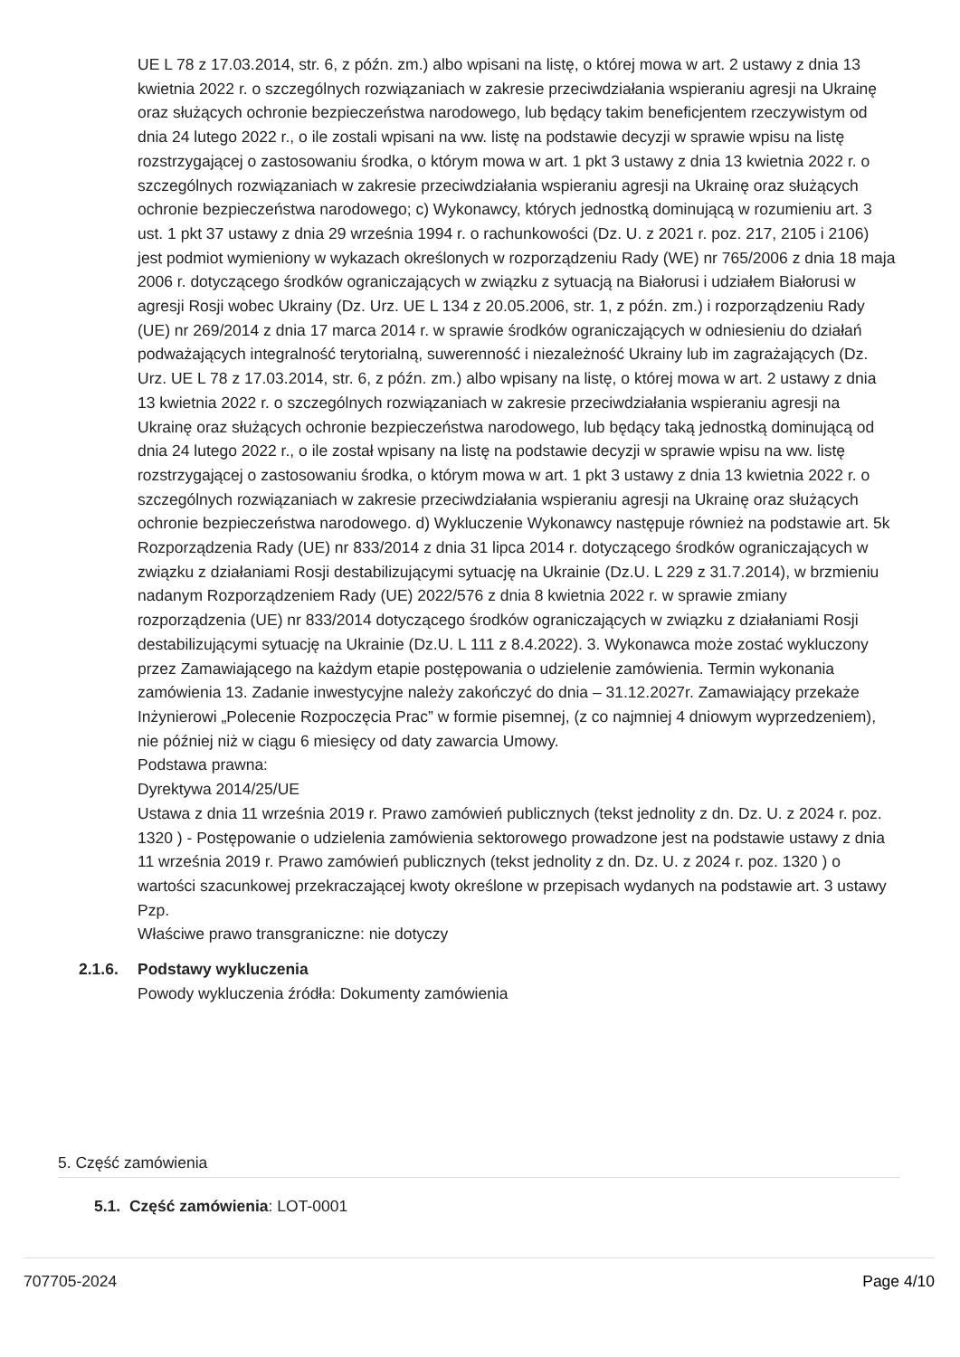UE L 78 z 17.03.2014, str. 6, z późn. zm.) albo wpisani na listę, o której mowa w art. 2 ustawy z dnia 13 kwietnia 2022 r. o szczególnych rozwiązaniach w zakresie przeciwdziałania wspieraniu agresji na Ukrainę oraz służących ochronie bezpieczeństwa narodowego, lub będący takim beneficjentem rzeczywistym od dnia 24 lutego 2022 r., o ile zostali wpisani na ww. listę na podstawie decyzji w sprawie wpisu na listę rozstrzygającej o zastosowaniu środka, o którym mowa w art. 1 pkt 3 ustawy z dnia 13 kwietnia 2022 r. o szczególnych rozwiązaniach w zakresie przeciwdziałania wspieraniu agresji na Ukrainę oraz służących ochronie bezpieczeństwa narodowego; c) Wykonawcy, których jednostką dominującą w rozumieniu art. 3 ust. 1 pkt 37 ustawy z dnia 29 września 1994 r. o rachunkowości (Dz. U. z 2021 r. poz. 217, 2105 i 2106) jest podmiot wymieniony w wykazach określonych w rozporządzeniu Rady (WE) nr 765/2006 z dnia 18 maja 2006 r. dotyczącego środków ograniczających w związku z sytuacją na Białorusi i udziałem Białorusi w agresji Rosji wobec Ukrainy (Dz. Urz. UE L 134 z 20.05.2006, str. 1, z późn. zm.) i rozporządzeniu Rady (UE) nr 269/2014 z dnia 17 marca 2014 r. w sprawie środków ograniczających w odniesieniu do działań podważających integralność terytorialną, suwerenność i niezależność Ukrainy lub im zagrażających (Dz. Urz. UE L 78 z 17.03.2014, str. 6, z późn. zm.) albo wpisany na listę, o której mowa w art. 2 ustawy z dnia 13 kwietnia 2022 r. o szczególnych rozwiązaniach w zakresie przeciwdziałania wspieraniu agresji na Ukrainę oraz służących ochronie bezpieczeństwa narodowego, lub będący taką jednostką dominującą od dnia 24 lutego 2022 r., o ile został wpisany na listę na podstawie decyzji w sprawie wpisu na ww. listę rozstrzygającej o zastosowaniu środka, o którym mowa w art. 1 pkt 3 ustawy z dnia 13 kwietnia 2022 r. o szczególnych rozwiązaniach w zakresie przeciwdziałania wspieraniu agresji na Ukrainę oraz służących ochronie bezpieczeństwa narodowego. d) Wykluczenie Wykonawcy następuje również na podstawie art. 5k Rozporządzenia Rady (UE) nr 833/2014 z dnia 31 lipca 2014 r. dotyczącego środków ograniczających w związku z działaniami Rosji destabilizującymi sytuację na Ukrainie (Dz.U. L 229 z 31.7.2014), w brzmieniu nadanym Rozporządzeniem Rady (UE) 2022/576 z dnia 8 kwietnia 2022 r. w sprawie zmiany rozporządzenia (UE) nr 833/2014 dotyczącego środków ograniczających w związku z działaniami Rosji destabilizującymi sytuację na Ukrainie (Dz.U. L 111 z 8.4.2022). 3. Wykonawca może zostać wykluczony przez Zamawiającego na każdym etapie postępowania o udzielenie zamówienia. Termin wykonania zamówienia 13. Zadanie inwestycyjne należy zakończyć do dnia – 31.12.2027r. Zamawiający przekaże Inżynierowi „Polecenie Rozpoczęcia Prac” w formie pisemnej, (z co najmniej 4 dniowym wyprzedzeniem), nie później niż w ciągu 6 miesięcy od daty zawarcia Umowy.
Podstawa prawna:
Dyrektywa 2014/25/UE
Ustawa z dnia 11 września 2019 r. Prawo zamówień publicznych (tekst jednolity z dn. Dz. U. z 2024 r. poz. 1320 ) - Postępowanie o udzielenia zamówienia sektorowego prowadzone jest na podstawie ustawy z dnia 11 września 2019 r. Prawo zamówień publicznych (tekst jednolity z dn. Dz. U. z 2024 r. poz. 1320 ) o wartości szacunkowej przekraczającej kwoty określone w przepisach wydanych na podstawie art. 3 ustawy Pzp.
Właściwe prawo transgraniczne: nie dotyczy
2.1.6. Podstawy wykluczenia
Powody wykluczenia źródła: Dokumenty zamówienia
5. Część zamówienia
5.1. Część zamówienia: LOT-0001
707705-2024 Page 4/10